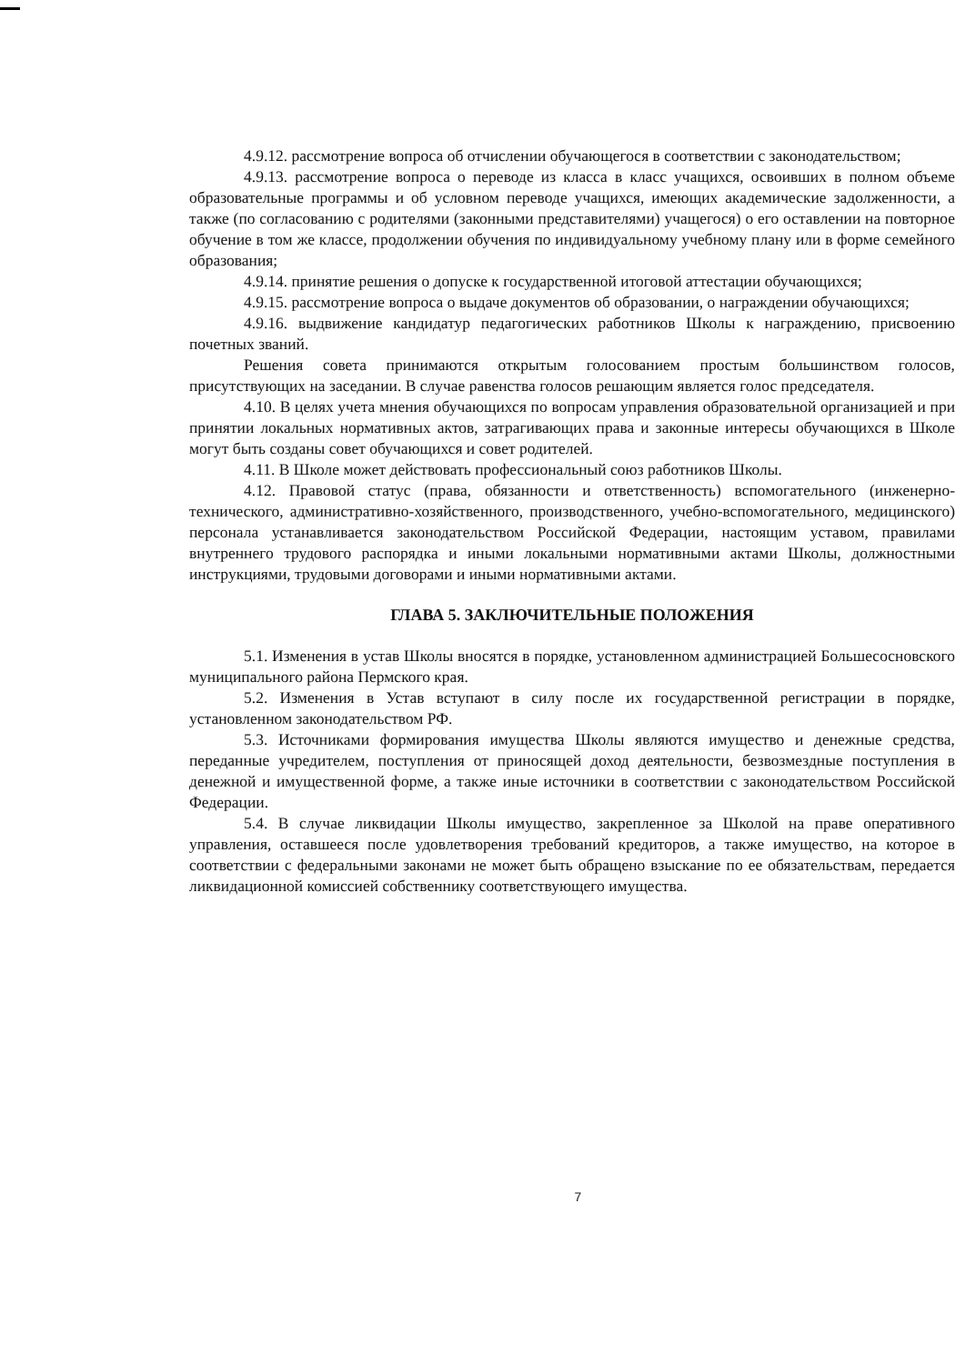4.9.12. рассмотрение вопроса об отчислении обучающегося в соответствии с законодательством;
4.9.13. рассмотрение вопроса о переводе из класса в класс учащихся, освоивших в полном объеме образовательные программы и об условном переводе учащихся, имеющих академические задолженности, а также (по согласованию с родителями (законными представителями) учащегося) о его оставлении на повторное обучение в том же классе, продолжении обучения по индивидуальному учебному плану или в форме семейного образования;
4.9.14. принятие решения о допуске к государственной итоговой аттестации обучающихся;
4.9.15. рассмотрение вопроса о выдаче документов об образовании, о награждении обучающихся;
4.9.16. выдвижение кандидатур педагогических работников Школы к награждению, присвоению почетных званий.
Решения совета принимаются открытым голосованием простым большинством голосов, присутствующих на заседании. В случае равенства голосов решающим является голос председателя.
4.10. В целях учета мнения обучающихся по вопросам управления образовательной организацией и при принятии локальных нормативных актов, затрагивающих права и законные интересы обучающихся в Школе могут быть созданы совет обучающихся и совет родителей.
4.11. В Школе может действовать профессиональный союз работников Школы.
4.12. Правовой статус (права, обязанности и ответственность) вспомогательного (инженерно-технического, административно-хозяйственного, производственного, учебно-вспомогательного, медицинского) персонала устанавливается законодательством Российской Федерации, настоящим уставом, правилами внутреннего трудового распорядка и иными локальными нормативными актами Школы, должностными инструкциями, трудовыми договорами и иными нормативными актами.
ГЛАВА 5. ЗАКЛЮЧИТЕЛЬНЫЕ ПОЛОЖЕНИЯ
5.1. Изменения в устав Школы вносятся в порядке, установленном администрацией Большесосновского муниципального района Пермского края.
5.2. Изменения в Устав вступают в силу после их государственной регистрации в порядке, установленном законодательством РФ.
5.3. Источниками формирования имущества Школы являются имущество и денежные средства, переданные учредителем, поступления от приносящей доход деятельности, безвозмездные поступления в денежной и имущественной форме, а также иные источники в соответствии с законодательством Российской Федерации.
5.4. В случае ликвидации Школы имущество, закрепленное за Школой на праве оперативного управления, оставшееся после удовлетворения требований кредиторов, а также имущество, на которое в соответствии с федеральными законами не может быть обращено взыскание по ее обязательствам, передается ликвидационной комиссией собственнику соответствующего имущества.
7